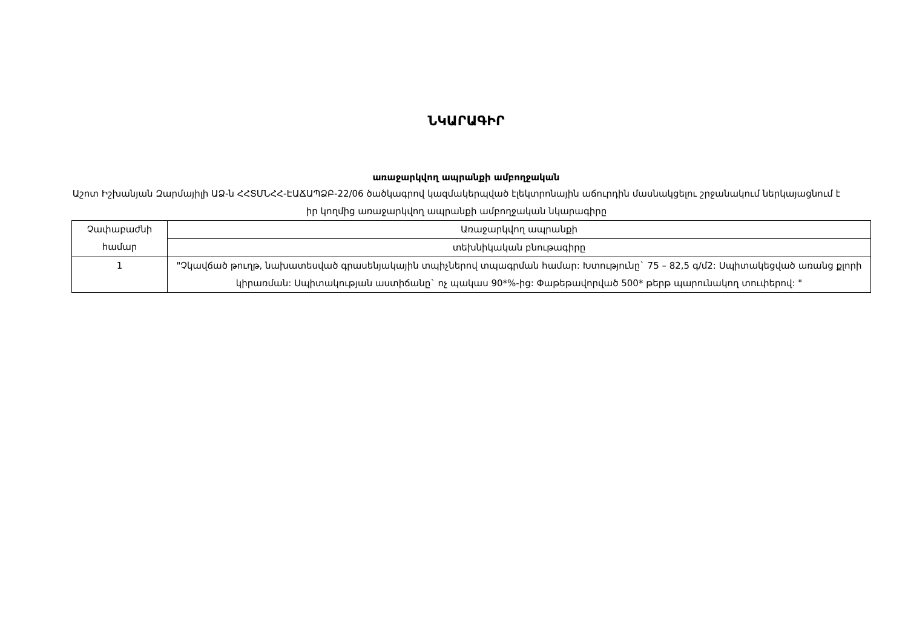ՆԿԱՐԱԳԻՐ
առաջարկվող ապրանքի ամբողջական
Աշոտ Իշխանյան Զարմայիլի ԱՁ-ն ՀՀՏՄՆՀՀ-ԷԱՃԱՊՁԲ-22/06 ծածկագրով կազմակերպված էլեկտրոնային աճուրդին մասնակցելու շրջանակում ներկայացնում է իր կողմից առաջարկվող ապրանքի ամբողջական նկարագիրը
| Չափաբաժնի համար | Առաջարկվող ապրանքի |
| --- | --- |
| | տեխնիկական բնութագիրը |
| 1 | "Չկավճած թուղթ, նախատեսված գրասենյակային տպիչներով տպագրման համար: Խտությունը` 75 – 82,5 գ/մ2: Սպիտակեցված առանց քլորի կիրառման: Սպիտակության աստիճանը` ոչ պակաս 90*%-ից: Փաթեթավորված 500* թերթ պարունակող տուփերով: " |